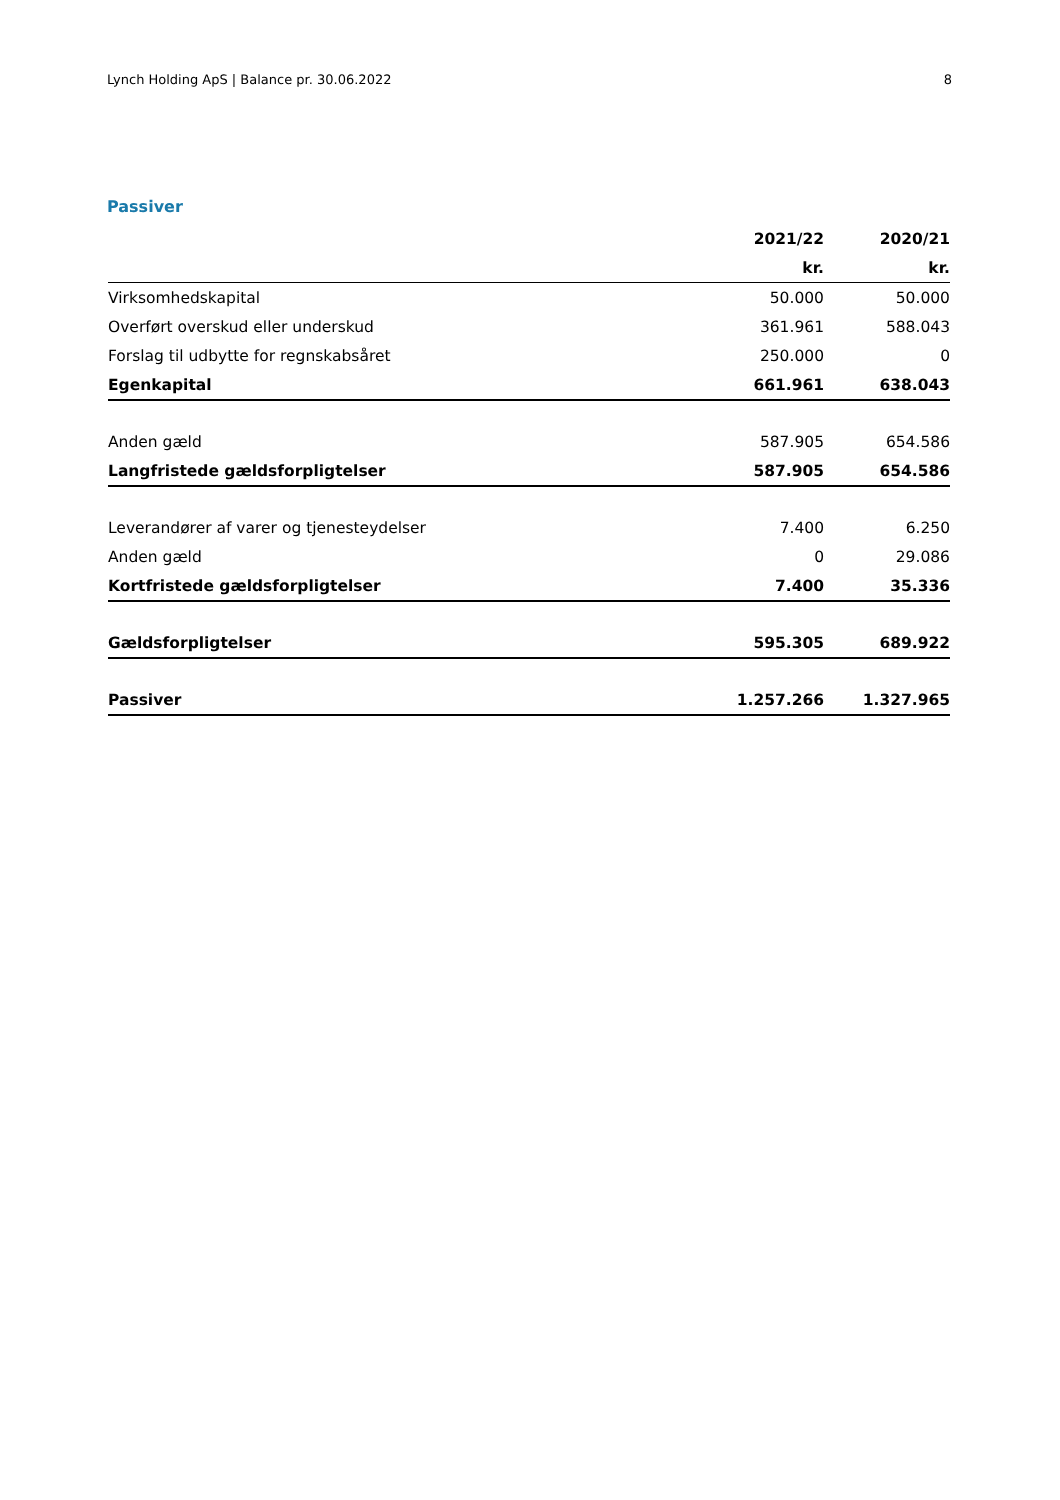Lynch Holding ApS | Balance pr. 30.06.2022 8
Passiver
| | 2021/22 | 2020/21 |
| --- | --- | --- |
| | kr. | kr. |
| Virksomhedskapital | 50.000 | 50.000 |
| Overført overskud eller underskud | 361.961 | 588.043 |
| Forslag til udbytte for regnskabsåret | 250.000 | 0 |
| Egenkapital | 661.961 | 638.043 |
| Anden gæld | 587.905 | 654.586 |
| Langfristede gældsforpligtelser | 587.905 | 654.586 |
| Leverandører af varer og tjenesteydelser | 7.400 | 6.250 |
| Anden gæld | 0 | 29.086 |
| Kortfristede gældsforpligtelser | 7.400 | 35.336 |
| Gældsforpligtelser | 595.305 | 689.922 |
| Passiver | 1.257.266 | 1.327.965 |